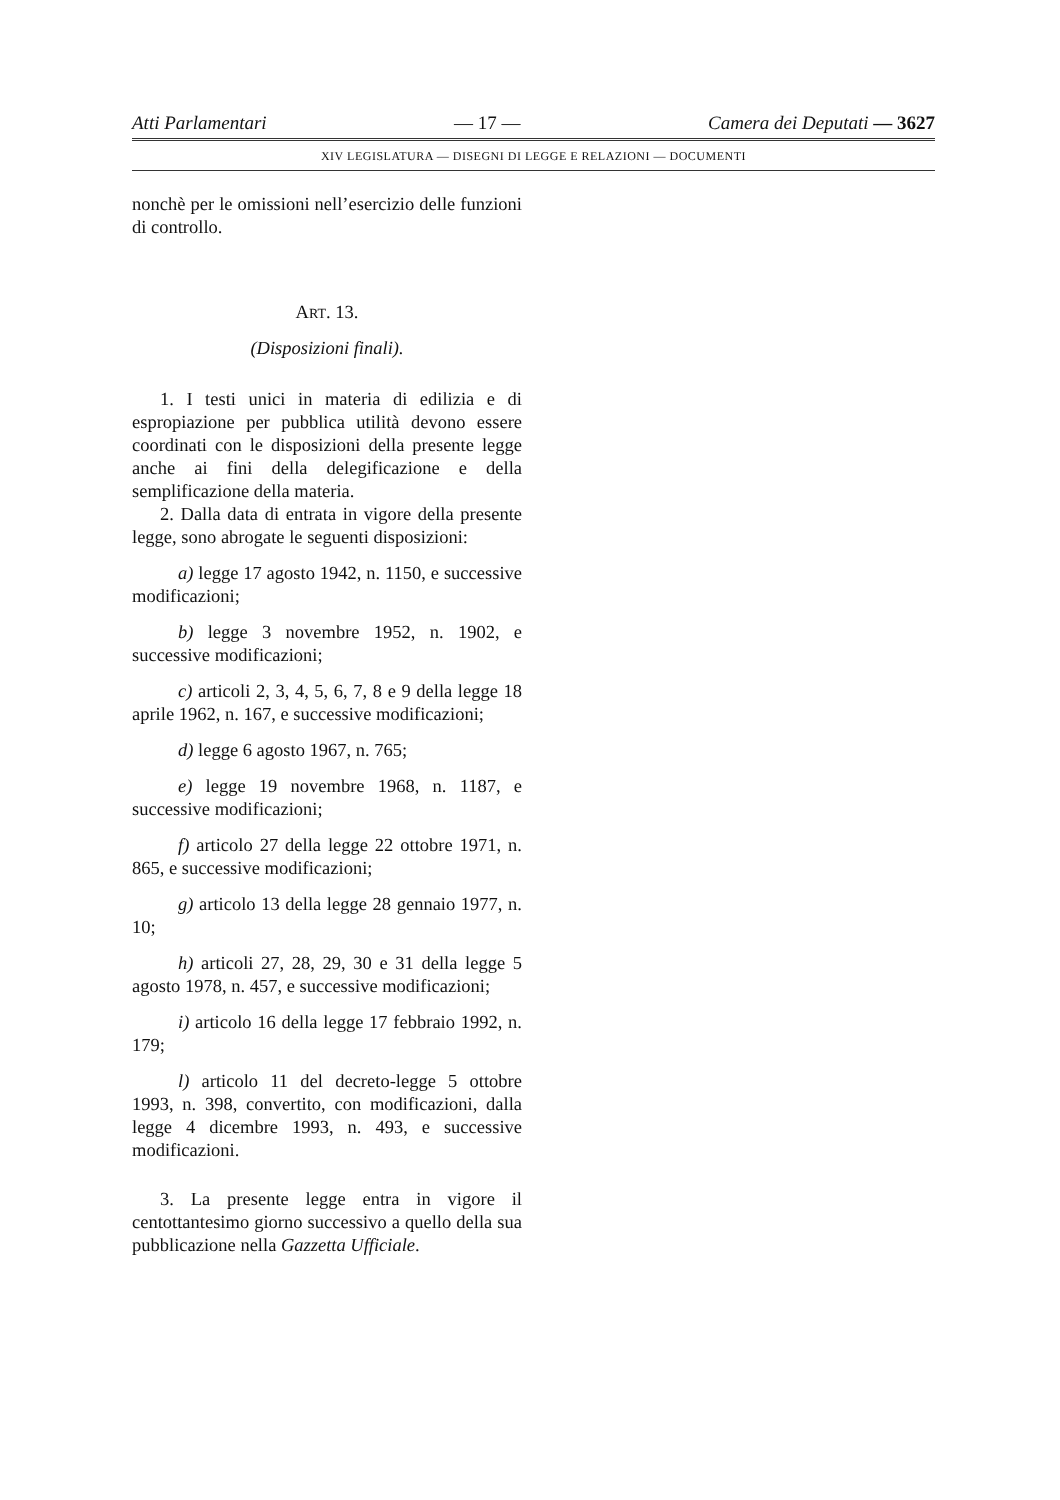Atti Parlamentari — 17 — Camera dei Deputati — 3627
XIV LEGISLATURA — DISEGNI DI LEGGE E RELAZIONI — DOCUMENTI
nonchè per le omissioni nell’esercizio delle funzioni di controllo.
ART. 13.
(Disposizioni finali).
1. I testi unici in materia di edilizia e di espropiazione per pubblica utilità devono essere coordinati con le disposizioni della presente legge anche ai fini della delegificazione e della semplificazione della materia.
2. Dalla data di entrata in vigore della presente legge, sono abrogate le seguenti disposizioni:
a) legge 17 agosto 1942, n. 1150, e successive modificazioni;
b) legge 3 novembre 1952, n. 1902, e successive modificazioni;
c) articoli 2, 3, 4, 5, 6, 7, 8 e 9 della legge 18 aprile 1962, n. 167, e successive modificazioni;
d) legge 6 agosto 1967, n. 765;
e) legge 19 novembre 1968, n. 1187, e successive modificazioni;
f) articolo 27 della legge 22 ottobre 1971, n. 865, e successive modificazioni;
g) articolo 13 della legge 28 gennaio 1977, n. 10;
h) articoli 27, 28, 29, 30 e 31 della legge 5 agosto 1978, n. 457, e successive modificazioni;
i) articolo 16 della legge 17 febbraio 1992, n. 179;
l) articolo 11 del decreto-legge 5 ottobre 1993, n. 398, convertito, con modificazioni, dalla legge 4 dicembre 1993, n. 493, e successive modificazioni.
3. La presente legge entra in vigore il centottantesimo giorno successivo a quello della sua pubblicazione nella Gazzetta Ufficiale.